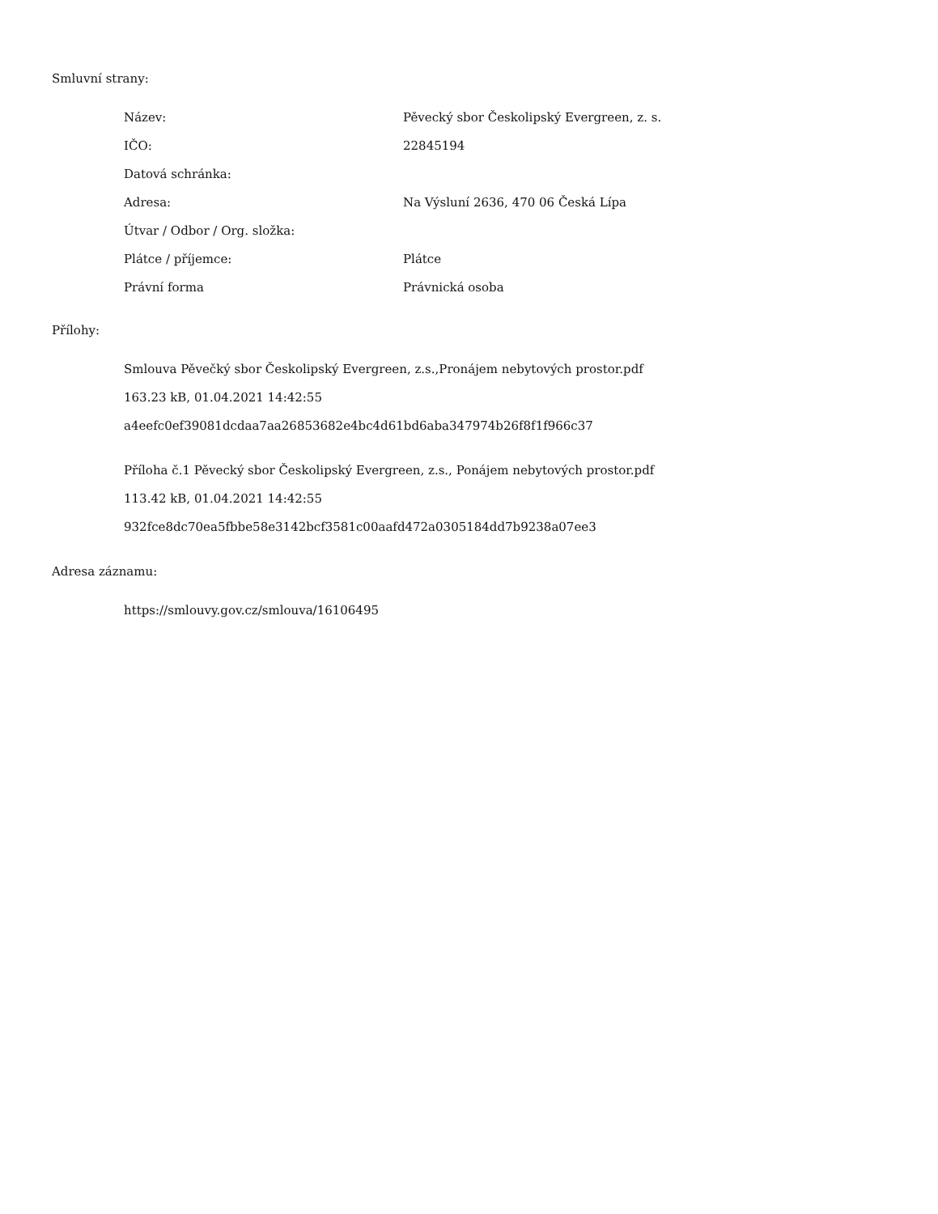Smluvní strany:
| Název: | Pěvecký sbor Českolipský Evergreen, z. s. |
| IČO: | 22845194 |
| Datová schránka: | |
| Adresa: | Na Výsluní 2636, 470 06 Česká Lípa |
| Útvar / Odbor / Org. složka: | |
| Plátce / příjemce: | Plátce |
| Právní forma | Právnická osoba |
Přílohy:
Smlouva Pěvečký sbor Českolipský Evergreen, z.s.,Pronájem nebytových prostor.pdf
163.23 kB, 01.04.2021 14:42:55
a4eefc0ef39081dcdaa7aa26853682e4bc4d61bd6aba347974b26f8f1f966c37
Příloha č.1 Pěvecký sbor Českolipský Evergreen, z.s., Ponájem nebytových prostor.pdf
113.42 kB, 01.04.2021 14:42:55
932fce8dc70ea5fbbe58e3142bcf3581c00aafd472a0305184dd7b9238a07ee3
Adresa záznamu:
https://smlouvy.gov.cz/smlouva/16106495